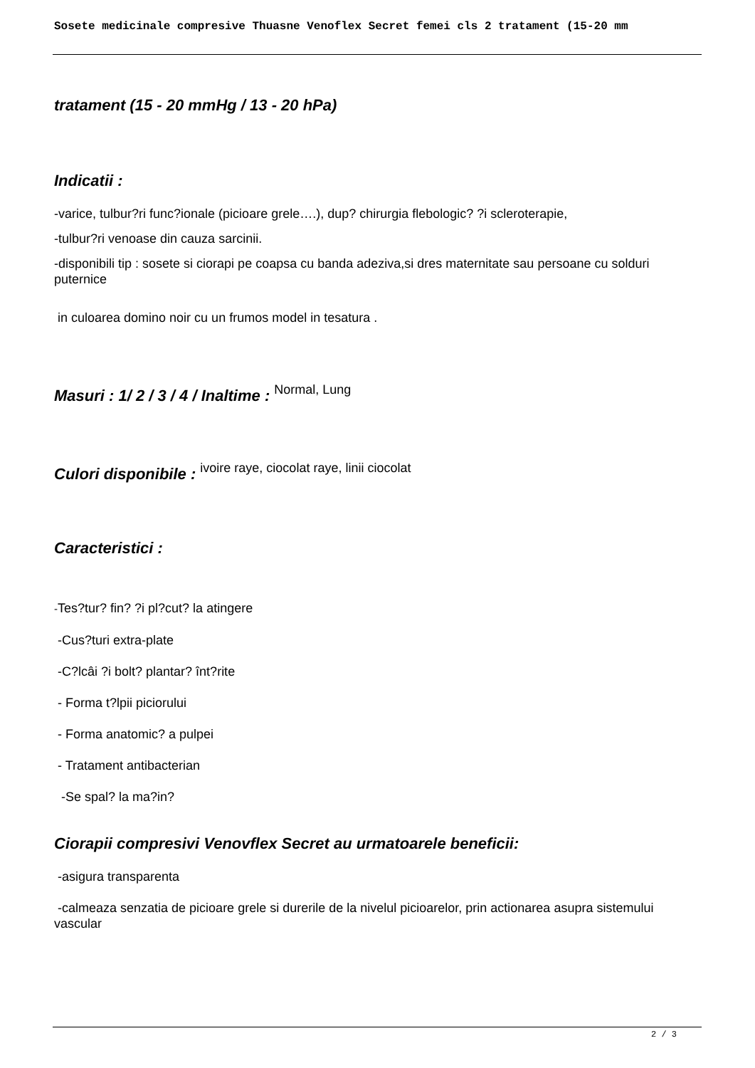Sosete medicinale compresive Thuasne Venoflex Secret femei cls 2 tratament (15-20 mm
tratament (15 - 20 mmHg / 13 - 20 hPa)
Indicatii :
-varice, tulbur?ri func?ionale (picioare grele….), dup? chirurgia flebologic? ?i scleroterapie,
-tulbur?ri venoase din cauza sarcinii.
-disponibili tip : sosete si ciorapi pe coapsa cu banda adeziva,si dres maternitate sau persoane cu solduri puternice
in culoarea domino noir cu un frumos model in tesatura .
Masuri : 1/ 2 / 3 / 4 / Inaltime : Normal, Lung
Culori disponibile : ivoire raye, ciocolat raye, linii ciocolat
Caracteristici :
-Tes?tur? fin? ?i pl?cut? la atingere
-Cus?turi extra-plate
-C?lcâi ?i bolt? plantar? înt?rite
- Forma t?lpii piciorului
- Forma anatomic? a pulpei
- Tratament antibacterian
-Se spal? la ma?in?
Ciorapii compresivi Venovflex Secret au urmatoarele beneficii:
-asigura transparenta
-calmeaza senzatia de picioare grele si durerile de la nivelul picioarelor, prin actionarea asupra sistemului vascular
2 / 3